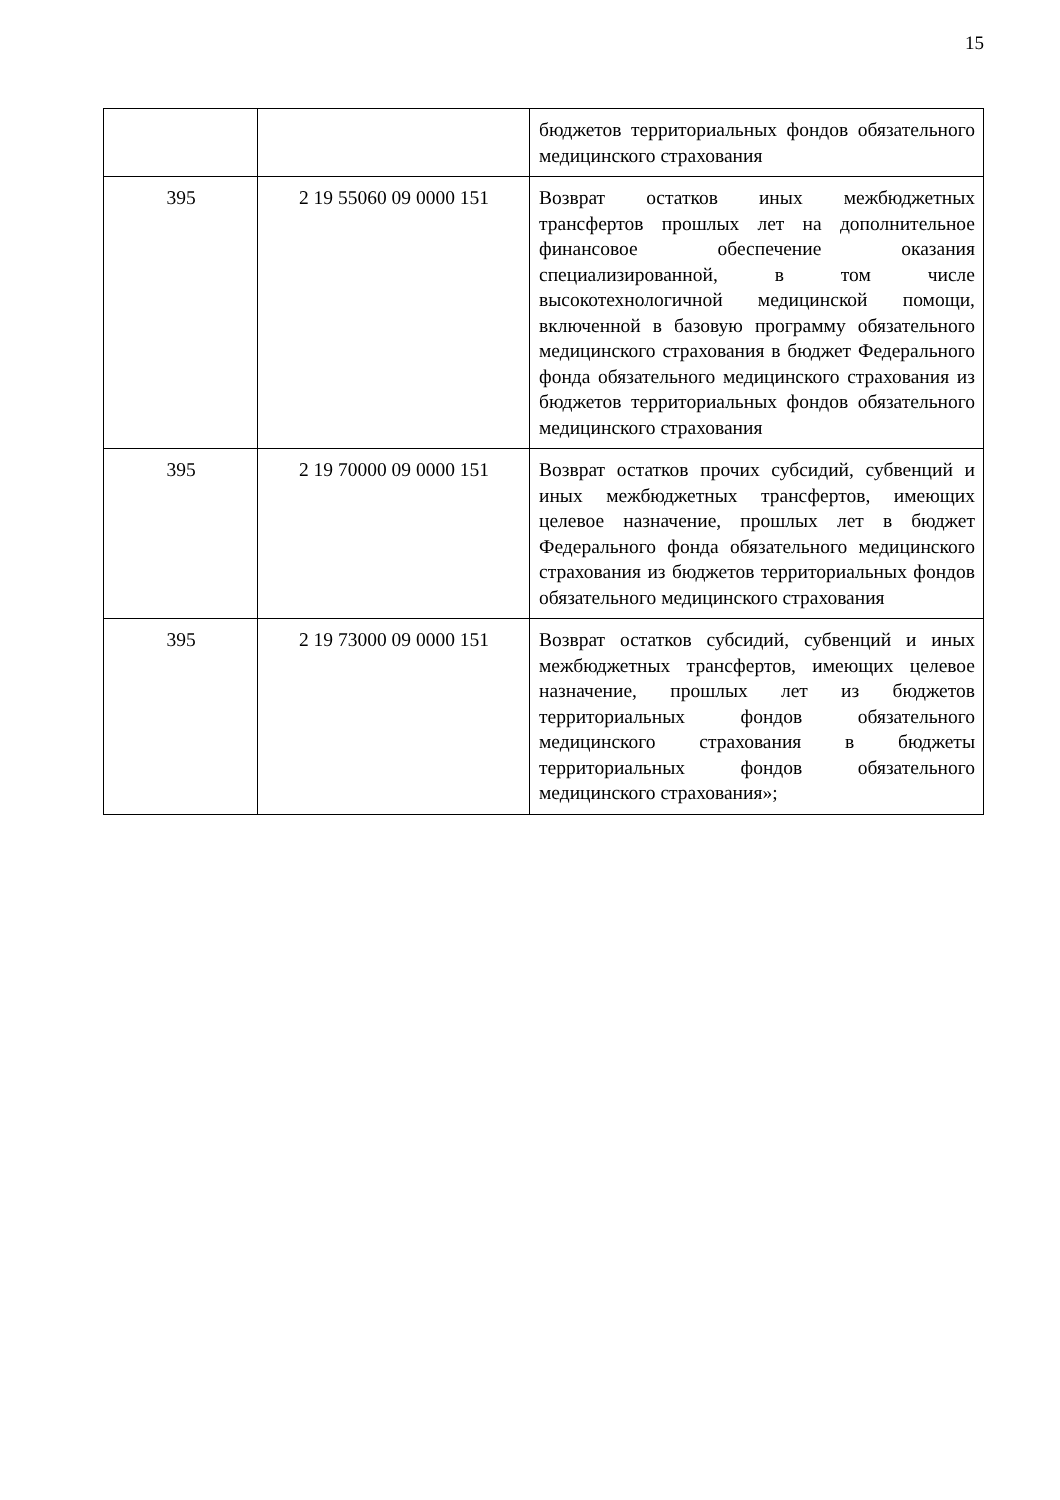15
| | | бюджетов территориальных фондов обязательного медицинского страхования |
| 395 | 2 19 55060 09 0000 151 | Возврат остатков иных межбюджетных трансфертов прошлых лет на дополнительное финансовое обеспечение оказания специализированной, в том числе высокотехнологичной медицинской помощи, включенной в базовую программу обязательного медицинского страхования в бюджет Федерального фонда обязательного медицинского страхования из бюджетов территориальных фондов обязательного медицинского страхования |
| 395 | 2 19 70000 09 0000 151 | Возврат остатков прочих субсидий, субвенций и иных межбюджетных трансфертов, имеющих целевое назначение, прошлых лет в бюджет Федерального фонда обязательного медицинского страхования из бюджетов территориальных фондов обязательного медицинского страхования |
| 395 | 2 19 73000 09 0000 151 | Возврат остатков субсидий, субвенций и иных межбюджетных трансфертов, имеющих целевое назначение, прошлых лет из бюджетов территориальных фондов обязательного медицинского страхования в бюджеты территориальных фондов обязательного медицинского страхования»; |